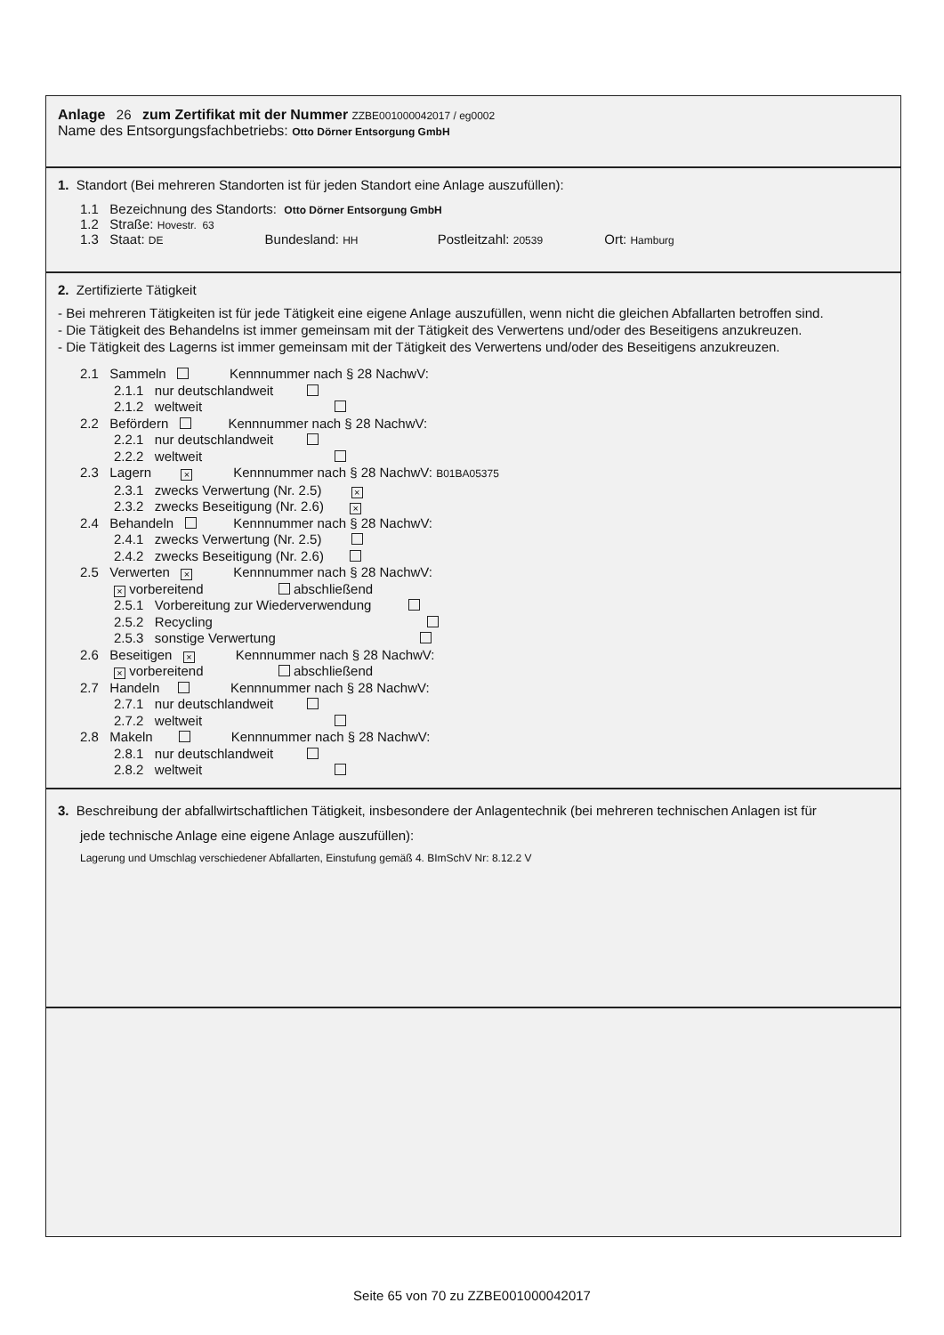Anlage 26 zum Zertifikat mit der Nummer ZZBE001000042017 / eg0002
Name des Entsorgungsfachbetriebs: Otto Dörner Entsorgung GmbH
1. Standort (Bei mehreren Standorten ist für jeden Standort eine Anlage auszufüllen):
1.1 Bezeichnung des Standorts: Otto Dörner Entsorgung GmbH
1.2 Straße: Hovestr. 63
1.3 Staat: DE Bundesland: HH Postleitzahl: 20539 Ort: Hamburg
2. Zertifizierte Tätigkeit
- Bei mehreren Tätigkeiten ist für jede Tätigkeit eine eigene Anlage auszufüllen, wenn nicht die gleichen Abfallarten betroffen sind.
- Die Tätigkeit des Behandelns ist immer gemeinsam mit der Tätigkeit des Verwertens und/oder des Beseitigens anzukreuzen.
- Die Tätigkeit des Lagerns ist immer gemeinsam mit der Tätigkeit des Verwertens und/oder des Beseitigens anzukreuzen.
2.1 Sammeln Kennnummer nach § 28 NachwV:
2.1.1 nur deutschlandweit
2.1.2 weltweit
2.2 Befördern Kennnummer nach § 28 NachwV:
2.2.1 nur deutschlandweit
2.2.2 weltweit
2.3 Lagern × Kennnummer nach § 28 NachwV: B01BA05375
2.3.1 zwecks Verwertung (Nr. 2.5) ×
2.3.2 zwecks Beseitigung (Nr. 2.6) ×
2.4 Behandeln Kennnummer nach § 28 NachwV:
2.4.1 zwecks Verwertung (Nr. 2.5)
2.4.2 zwecks Beseitigung (Nr. 2.6)
2.5 Verwerten × Kennnummer nach § 28 NachwV:
× vorbereitend abschließend
2.5.1 Vorbereitung zur Wiederverwendung
2.5.2 Recycling
2.5.3 sonstige Verwertung
2.6 Beseitigen × Kennnummer nach § 28 NachwV:
× vorbereitend abschließend
2.7 Handeln Kennnummer nach § 28 NachwV:
2.7.1 nur deutschlandweit
2.7.2 weltweit
2.8 Makeln Kennnummer nach § 28 NachwV:
2.8.1 nur deutschlandweit
2.8.2 weltweit
3. Beschreibung der abfallwirtschaftlichen Tätigkeit, insbesondere der Anlagentechnik (bei mehreren technischen Anlagen ist für
jede technische Anlage eine eigene Anlage auszufüllen):
Lagerung und Umschlag verschiedener Abfallarten, Einstufung gemäß 4. BImSchV Nr: 8.12.2 V
Seite 65 von 70 zu ZZBE001000042017